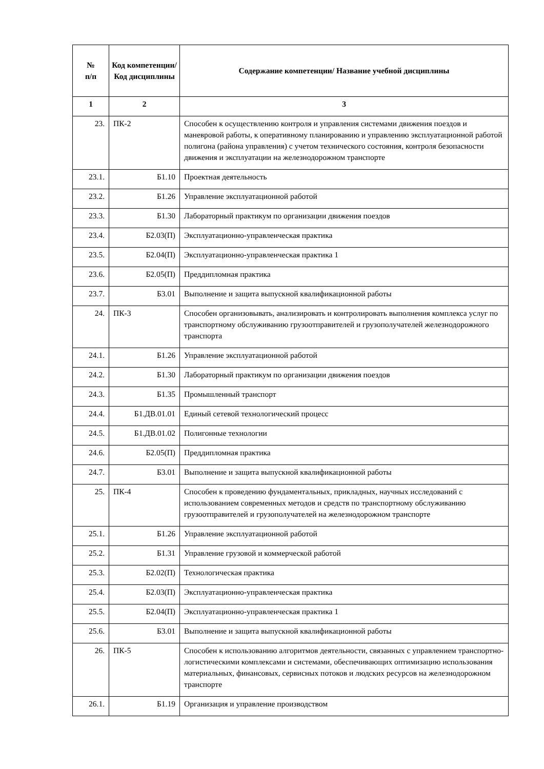| № п/п | Код компетенции/ Код дисциплины | Содержание компетенции/ Название учебной дисциплины |
| --- | --- | --- |
| 1 | 2 | 3 |
| 23. | ПК-2 | Способен к осуществлению контроля и управления системами движения поездов и маневровой работы, к оперативному планированию и управлению эксплуатационной работой полигона (района управления) с учетом технического состояния, контроля безопасности движения и эксплуатации на железнодорожном транспорте |
| 23.1. | Б1.10 | Проектная деятельность |
| 23.2. | Б1.26 | Управление эксплуатационной работой |
| 23.3. | Б1.30 | Лабораторный практикум по организации движения поездов |
| 23.4. | Б2.03(П) | Эксплуатационно-управленческая практика |
| 23.5. | Б2.04(П) | Эксплуатационно-управленческая практика 1 |
| 23.6. | Б2.05(П) | Преддипломная практика |
| 23.7. | Б3.01 | Выполнение и защита выпускной квалификационной работы |
| 24. | ПК-3 | Способен организовывать, анализировать и контролировать выполнения комплекса услуг по транспортному обслуживанию грузоотправителей и грузополучателей железнодорожного транспорта |
| 24.1. | Б1.26 | Управление эксплуатационной работой |
| 24.2. | Б1.30 | Лабораторный практикум по организации движения поездов |
| 24.3. | Б1.35 | Промышленный транспорт |
| 24.4. | Б1.ДВ.01.01 | Единый сетевой технологический процесс |
| 24.5. | Б1.ДВ.01.02 | Полигонные технологии |
| 24.6. | Б2.05(П) | Преддипломная практика |
| 24.7. | Б3.01 | Выполнение и защита выпускной квалификационной работы |
| 25. | ПК-4 | Способен к проведению фундаментальных, прикладных, научных исследований с использованием современных методов и средств по транспортному обслуживанию грузоотправителей и грузополучателей на железнодорожном транспорте |
| 25.1. | Б1.26 | Управление эксплуатационной работой |
| 25.2. | Б1.31 | Управление грузовой и коммерческой работой |
| 25.3. | Б2.02(П) | Технологическая практика |
| 25.4. | Б2.03(П) | Эксплуатационно-управленческая практика |
| 25.5. | Б2.04(П) | Эксплуатационно-управленческая практика 1 |
| 25.6. | Б3.01 | Выполнение и защита выпускной квалификационной работы |
| 26. | ПК-5 | Способен к использованию алгоритмов деятельности, связанных с управлением транспортно-логистическими комплексами и системами, обеспечивающих оптимизацию использования материальных, финансовых, сервисных потоков и людских ресурсов на железнодорожном транспорте |
| 26.1. | Б1.19 | Организация и управление производством |